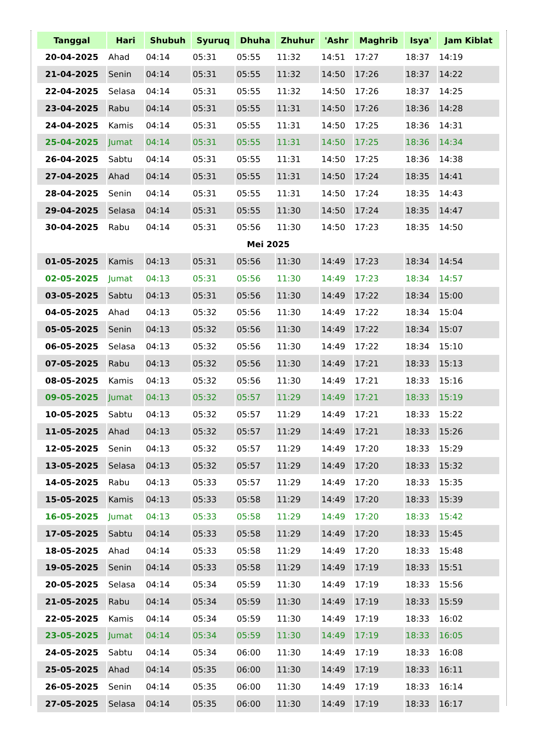| Tanggal | Hari | Shubuh | Syuruq | Dhuha | Zhuhur | 'Ashr | Maghrib | Isya' | Jam Kiblat |
| --- | --- | --- | --- | --- | --- | --- | --- | --- | --- |
| 20-04-2025 | Ahad | 04:14 | 05:31 | 05:55 | 11:32 | 14:51 | 17:27 | 18:37 | 14:19 |
| 21-04-2025 | Senin | 04:14 | 05:31 | 05:55 | 11:32 | 14:50 | 17:26 | 18:37 | 14:22 |
| 22-04-2025 | Selasa | 04:14 | 05:31 | 05:55 | 11:32 | 14:50 | 17:26 | 18:37 | 14:25 |
| 23-04-2025 | Rabu | 04:14 | 05:31 | 05:55 | 11:31 | 14:50 | 17:26 | 18:36 | 14:28 |
| 24-04-2025 | Kamis | 04:14 | 05:31 | 05:55 | 11:31 | 14:50 | 17:25 | 18:36 | 14:31 |
| 25-04-2025 | Jumat | 04:14 | 05:31 | 05:55 | 11:31 | 14:50 | 17:25 | 18:36 | 14:34 |
| 26-04-2025 | Sabtu | 04:14 | 05:31 | 05:55 | 11:31 | 14:50 | 17:25 | 18:36 | 14:38 |
| 27-04-2025 | Ahad | 04:14 | 05:31 | 05:55 | 11:31 | 14:50 | 17:24 | 18:35 | 14:41 |
| 28-04-2025 | Senin | 04:14 | 05:31 | 05:55 | 11:31 | 14:50 | 17:24 | 18:35 | 14:43 |
| 29-04-2025 | Selasa | 04:14 | 05:31 | 05:55 | 11:30 | 14:50 | 17:24 | 18:35 | 14:47 |
| 30-04-2025 | Rabu | 04:14 | 05:31 | 05:56 | 11:30 | 14:50 | 17:23 | 18:35 | 14:50 |
| Mei 2025 | | | | | | | | | |
| 01-05-2025 | Kamis | 04:13 | 05:31 | 05:56 | 11:30 | 14:49 | 17:23 | 18:34 | 14:54 |
| 02-05-2025 | Jumat | 04:13 | 05:31 | 05:56 | 11:30 | 14:49 | 17:23 | 18:34 | 14:57 |
| 03-05-2025 | Sabtu | 04:13 | 05:31 | 05:56 | 11:30 | 14:49 | 17:22 | 18:34 | 15:00 |
| 04-05-2025 | Ahad | 04:13 | 05:32 | 05:56 | 11:30 | 14:49 | 17:22 | 18:34 | 15:04 |
| 05-05-2025 | Senin | 04:13 | 05:32 | 05:56 | 11:30 | 14:49 | 17:22 | 18:34 | 15:07 |
| 06-05-2025 | Selasa | 04:13 | 05:32 | 05:56 | 11:30 | 14:49 | 17:22 | 18:34 | 15:10 |
| 07-05-2025 | Rabu | 04:13 | 05:32 | 05:56 | 11:30 | 14:49 | 17:21 | 18:33 | 15:13 |
| 08-05-2025 | Kamis | 04:13 | 05:32 | 05:56 | 11:30 | 14:49 | 17:21 | 18:33 | 15:16 |
| 09-05-2025 | Jumat | 04:13 | 05:32 | 05:57 | 11:29 | 14:49 | 17:21 | 18:33 | 15:19 |
| 10-05-2025 | Sabtu | 04:13 | 05:32 | 05:57 | 11:29 | 14:49 | 17:21 | 18:33 | 15:22 |
| 11-05-2025 | Ahad | 04:13 | 05:32 | 05:57 | 11:29 | 14:49 | 17:21 | 18:33 | 15:26 |
| 12-05-2025 | Senin | 04:13 | 05:32 | 05:57 | 11:29 | 14:49 | 17:20 | 18:33 | 15:29 |
| 13-05-2025 | Selasa | 04:13 | 05:32 | 05:57 | 11:29 | 14:49 | 17:20 | 18:33 | 15:32 |
| 14-05-2025 | Rabu | 04:13 | 05:33 | 05:57 | 11:29 | 14:49 | 17:20 | 18:33 | 15:35 |
| 15-05-2025 | Kamis | 04:13 | 05:33 | 05:58 | 11:29 | 14:49 | 17:20 | 18:33 | 15:39 |
| 16-05-2025 | Jumat | 04:13 | 05:33 | 05:58 | 11:29 | 14:49 | 17:20 | 18:33 | 15:42 |
| 17-05-2025 | Sabtu | 04:14 | 05:33 | 05:58 | 11:29 | 14:49 | 17:20 | 18:33 | 15:45 |
| 18-05-2025 | Ahad | 04:14 | 05:33 | 05:58 | 11:29 | 14:49 | 17:20 | 18:33 | 15:48 |
| 19-05-2025 | Senin | 04:14 | 05:33 | 05:58 | 11:29 | 14:49 | 17:19 | 18:33 | 15:51 |
| 20-05-2025 | Selasa | 04:14 | 05:34 | 05:59 | 11:30 | 14:49 | 17:19 | 18:33 | 15:56 |
| 21-05-2025 | Rabu | 04:14 | 05:34 | 05:59 | 11:30 | 14:49 | 17:19 | 18:33 | 15:59 |
| 22-05-2025 | Kamis | 04:14 | 05:34 | 05:59 | 11:30 | 14:49 | 17:19 | 18:33 | 16:02 |
| 23-05-2025 | Jumat | 04:14 | 05:34 | 05:59 | 11:30 | 14:49 | 17:19 | 18:33 | 16:05 |
| 24-05-2025 | Sabtu | 04:14 | 05:34 | 06:00 | 11:30 | 14:49 | 17:19 | 18:33 | 16:08 |
| 25-05-2025 | Ahad | 04:14 | 05:35 | 06:00 | 11:30 | 14:49 | 17:19 | 18:33 | 16:11 |
| 26-05-2025 | Senin | 04:14 | 05:35 | 06:00 | 11:30 | 14:49 | 17:19 | 18:33 | 16:14 |
| 27-05-2025 | Selasa | 04:14 | 05:35 | 06:00 | 11:30 | 14:49 | 17:19 | 18:33 | 16:17 |